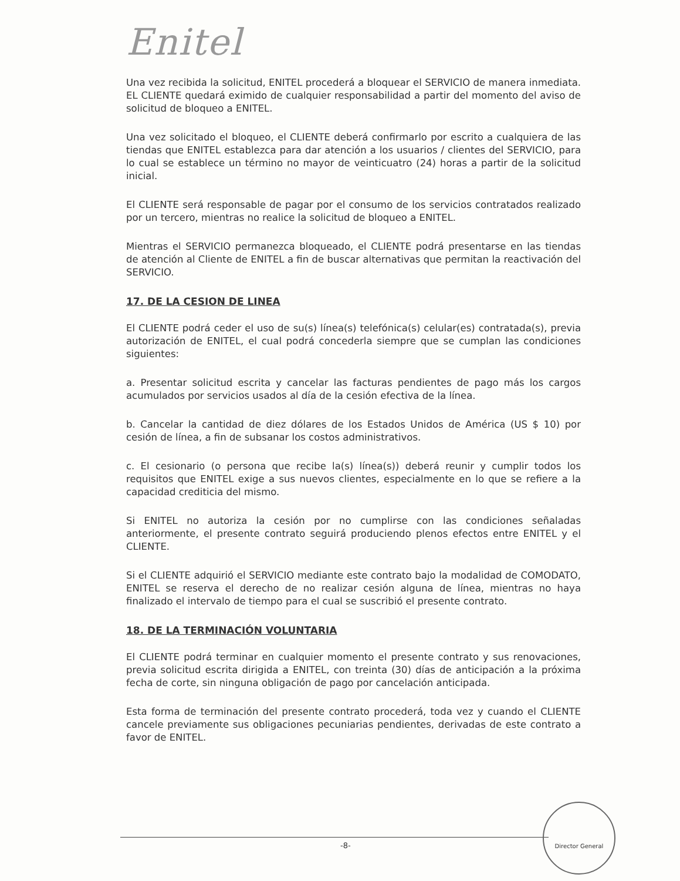Enitel
Una vez recibida la solicitud, ENITEL procederá a bloquear el SERVICIO de manera inmediata. EL CLIENTE quedará eximido de cualquier responsabilidad a partir del momento del aviso de solicitud de bloqueo a ENITEL.
Una vez solicitado el bloqueo, el CLIENTE deberá confirmarlo por escrito a cualquiera de las tiendas que ENITEL establezca para dar atención a los usuarios / clientes del SERVICIO, para lo cual se establece un término no mayor de veinticuatro (24) horas a partir de la solicitud inicial.
El CLIENTE será responsable de pagar por el consumo de los servicios contratados realizado por un tercero, mientras no realice la solicitud de bloqueo a ENITEL.
Mientras el SERVICIO permanezca bloqueado, el CLIENTE podrá presentarse en las tiendas de atención al Cliente de ENITEL a fin de buscar alternativas que permitan la reactivación del SERVICIO.
17. DE LA CESION DE LINEA
El CLIENTE podrá ceder el uso de su(s) línea(s) telefónica(s) celular(es) contratada(s), previa autorización de ENITEL, el cual podrá concederla siempre que se cumplan las condiciones siguientes:
a. Presentar solicitud escrita y cancelar las facturas pendientes de pago más los cargos acumulados por servicios usados al día de la cesión efectiva de la línea.
b. Cancelar la cantidad de diez dólares de los Estados Unidos de América (US $ 10) por cesión de línea, a fin de subsanar los costos administrativos.
c. El cesionario (o persona que recibe la(s) línea(s)) deberá reunir y cumplir todos los requisitos que ENITEL exige a sus nuevos clientes, especialmente en lo que se refiere a la capacidad crediticia del mismo.
Si ENITEL no autoriza la cesión por no cumplirse con las condiciones señaladas anteriormente, el presente contrato seguirá produciendo plenos efectos entre ENITEL y el CLIENTE.
Si el CLIENTE adquirió el SERVICIO mediante este contrato bajo la modalidad de COMODATO, ENITEL se reserva el derecho de no realizar cesión alguna de línea, mientras no haya finalizado el intervalo de tiempo para el cual se suscribió el presente contrato.
18. DE LA TERMINACIÓN VOLUNTARIA
El CLIENTE podrá terminar en cualquier momento el presente contrato y sus renovaciones, previa solicitud escrita dirigida a ENITEL, con treinta (30) días de anticipación a la próxima fecha de corte, sin ninguna obligación de pago por cancelación anticipada.
Esta forma de terminación del presente contrato procederá, toda vez y cuando el CLIENTE cancele previamente sus obligaciones pecuniarias pendientes, derivadas de este contrato a favor de ENITEL.
-8-
Director General